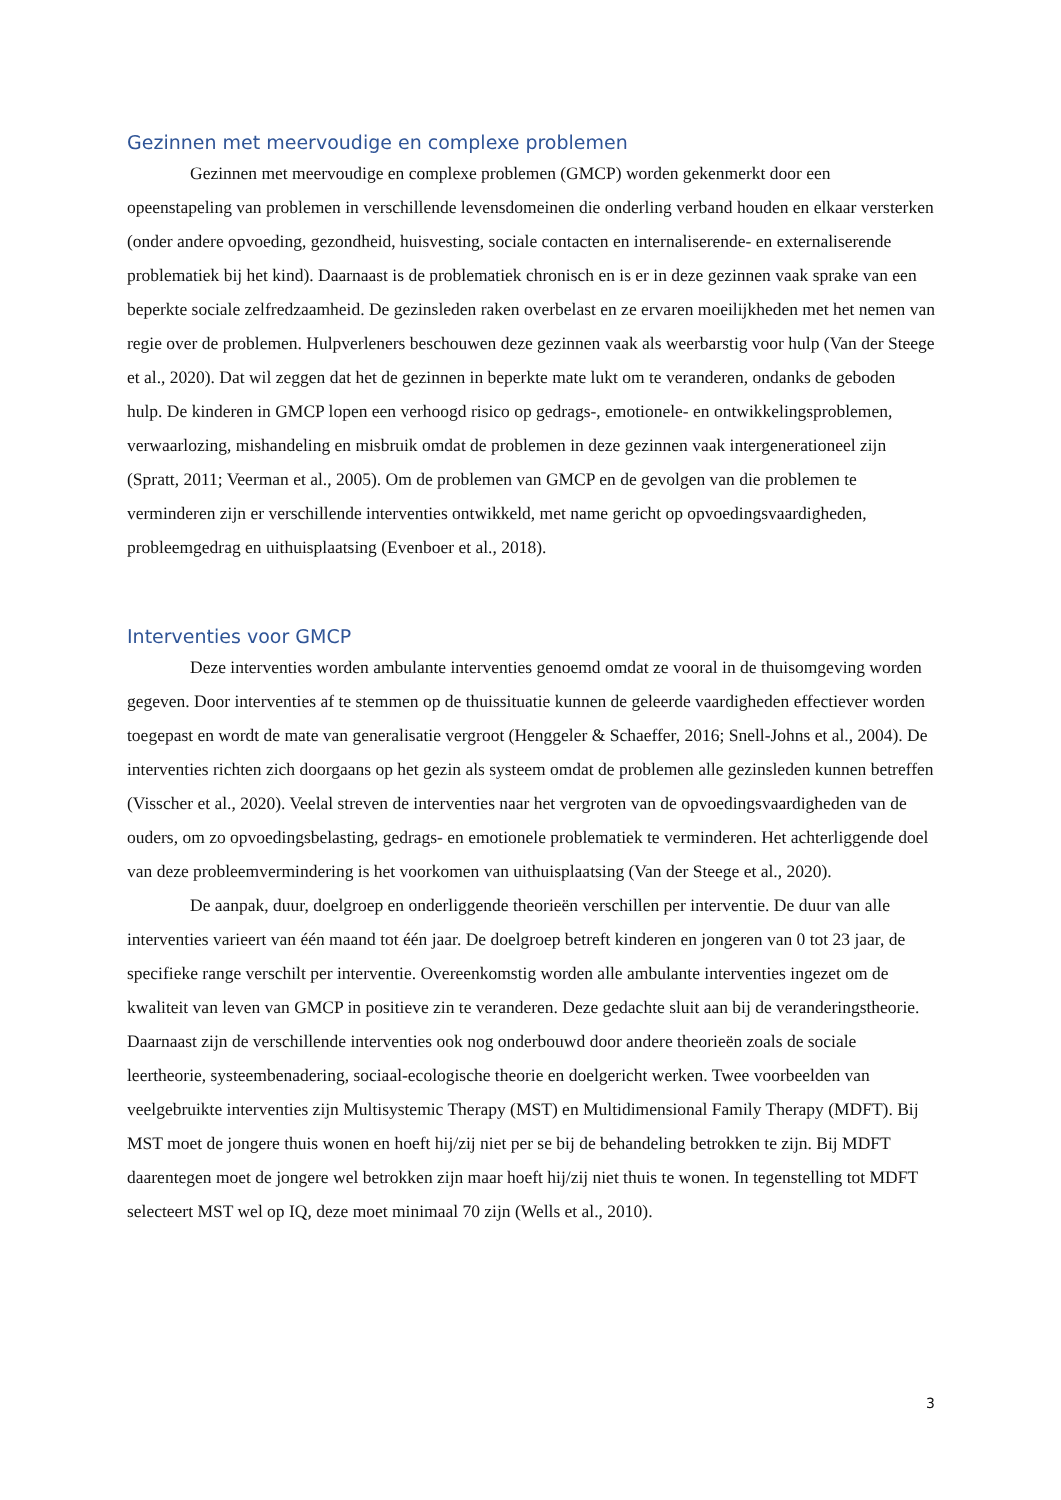Gezinnen met meervoudige en complexe problemen
Gezinnen met meervoudige en complexe problemen (GMCP) worden gekenmerkt door een opeenstapeling van problemen in verschillende levensdomeinen die onderling verband houden en elkaar versterken (onder andere opvoeding, gezondheid, huisvesting, sociale contacten en internaliserende- en externaliserende problematiek bij het kind). Daarnaast is de problematiek chronisch en is er in deze gezinnen vaak sprake van een beperkte sociale zelfredzaamheid. De gezinsleden raken overbelast en ze ervaren moeilijkheden met het nemen van regie over de problemen. Hulpverleners beschouwen deze gezinnen vaak als weerbarstig voor hulp (Van der Steege et al., 2020). Dat wil zeggen dat het de gezinnen in beperkte mate lukt om te veranderen, ondanks de geboden hulp. De kinderen in GMCP lopen een verhoogd risico op gedrags-, emotionele- en ontwikkelingsproblemen, verwaarlozing, mishandeling en misbruik omdat de problemen in deze gezinnen vaak intergenerationeel zijn (Spratt, 2011; Veerman et al., 2005). Om de problemen van GMCP en de gevolgen van die problemen te verminderen zijn er verschillende interventies ontwikkeld, met name gericht op opvoedingsvaardigheden, probleemgedrag en uithuisplaatsing (Evenboer et al., 2018).
Interventies voor GMCP
Deze interventies worden ambulante interventies genoemd omdat ze vooral in de thuisomgeving worden gegeven. Door interventies af te stemmen op de thuissituatie kunnen de geleerde vaardigheden effectiever worden toegepast en wordt de mate van generalisatie vergroot (Henggeler & Schaeffer, 2016; Snell-Johns et al., 2004). De interventies richten zich doorgaans op het gezin als systeem omdat de problemen alle gezinsleden kunnen betreffen (Visscher et al., 2020). Veelal streven de interventies naar het vergroten van de opvoedingsvaardigheden van de ouders, om zo opvoedingsbelasting, gedrags- en emotionele problematiek te verminderen. Het achterliggende doel van deze probleemvermindering is het voorkomen van uithuisplaatsing (Van der Steege et al., 2020).
De aanpak, duur, doelgroep en onderliggende theorieën verschillen per interventie. De duur van alle interventies varieert van één maand tot één jaar. De doelgroep betreft kinderen en jongeren van 0 tot 23 jaar, de specifieke range verschilt per interventie. Overeenkomstig worden alle ambulante interventies ingezet om de kwaliteit van leven van GMCP in positieve zin te veranderen. Deze gedachte sluit aan bij de veranderingstheorie. Daarnaast zijn de verschillende interventies ook nog onderbouwd door andere theorieën zoals de sociale leertheorie, systeembenadering, sociaal-ecologische theorie en doelgericht werken. Twee voorbeelden van veelgebruikte interventies zijn Multisystemic Therapy (MST) en Multidimensional Family Therapy (MDFT). Bij MST moet de jongere thuis wonen en hoeft hij/zij niet per se bij de behandeling betrokken te zijn. Bij MDFT daarentegen moet de jongere wel betrokken zijn maar hoeft hij/zij niet thuis te wonen. In tegenstelling tot MDFT selecteert MST wel op IQ, deze moet minimaal 70 zijn (Wells et al., 2010).
3